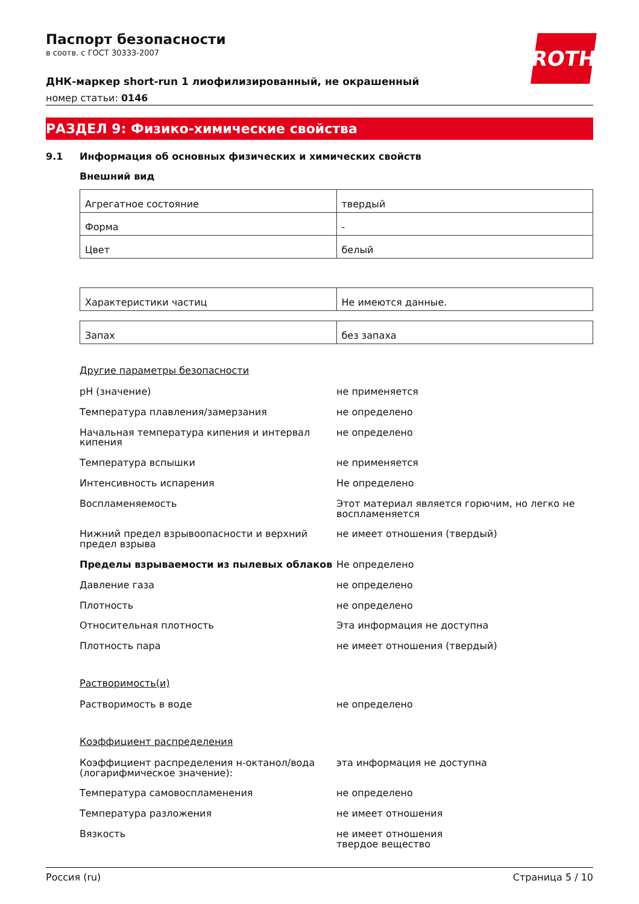ROTH
Паспорт безопасности
в соотв. с ГОСТ 30333-2007
ДНК-маркер short-run 1 лиофилизированный, не окрашенный
номер статьи: 0146
РАЗДЕЛ 9: Физико-химические свойства
9.1 Информация об основных физических и химических свойств
Внешний вид
| Агрегатное состояние | твердый |
| Форма | - |
| Цвет | белый |
| Характеристики частиц | Не имеются данные. |
| Запах | без запаха |
Другие параметры безопасности
| pH (значение) | не применяется |
| Температура плавления/замерзания | не определено |
| Начальная температура кипения и интервал кипения | не определено |
| Температура вспышки | не применяется |
| Интенсивность испарения | Не определено |
| Воспламеняемость | Этот материал является горючим, но легко не воспламеняется |
| Нижний предел взрывоопасности и верхний предел взрыва | не имеет отношения (твердый) |
| Пределы взрываемости из пылевых облаков | Не определено |
| Давление газа | не определено |
| Плотность | не определено |
| Относительная плотность | Эта информация не доступна |
| Плотность пара | не имеет отношения (твердый) |
Растворимость(и)
| Растворимость в воде | не определено |
Коэффициент распределения
| Коэффициент распределения н-октанол/вода (логарифмическое значение): | эта информация не доступна |
| Температура самовоспламенения | не определено |
| Температура разложения | не имеет отношения |
| Вязкость | не имеет отношения твердое вещество |
Россия (ru) Страница 5 / 10